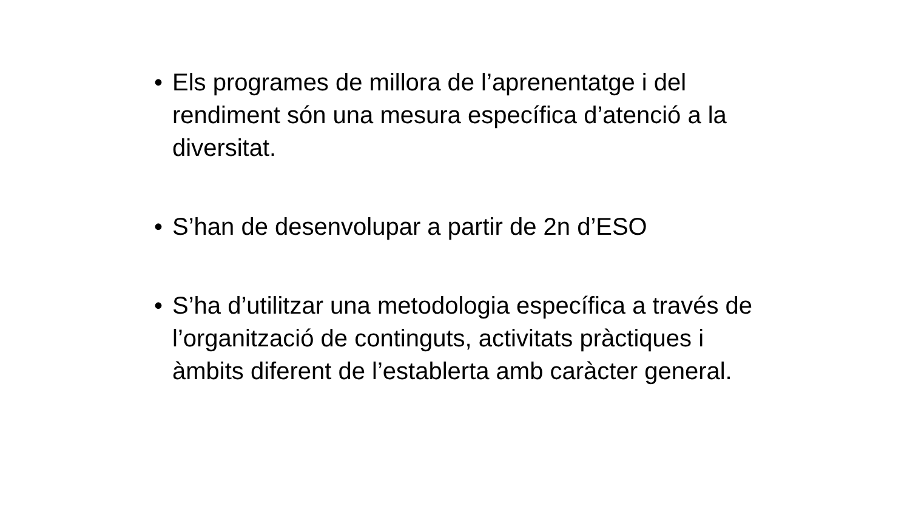• Els programes de millora de l’aprenentatge i del rendiment són una mesura específica d’atenció a la diversitat.
• S’han de desenvolupar a partir de 2n d’ESO
• S’ha d’utilitzar una metodologia específica a través de l’organització de continguts, activitats pràctiques i àmbits diferent de l’establerta amb caràcter general.